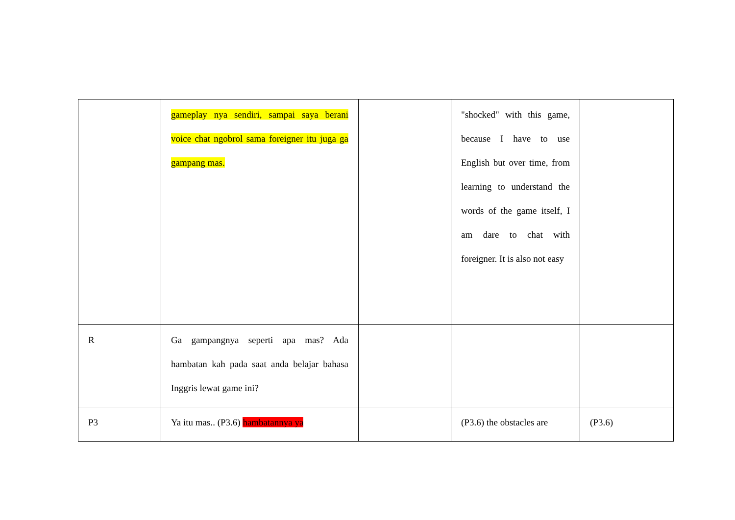| | gameplay nya sendiri, sampai saya berani voice chat ngobrol sama foreigner itu juga ga gampang mas. | | "shocked" with this game, because I have to use English but over time, from learning to understand the words of the game itself, I am dare to chat with foreigner. It is also not easy | |
| R | Ga gampangnya seperti apa mas? Ada hambatan kah pada saat anda belajar bahasa Inggris lewat game ini? | | | |
| P3 | Ya itu mas.. (P3.6) hambatannya ya | | (P3.6) the obstacles are | (P3.6) |